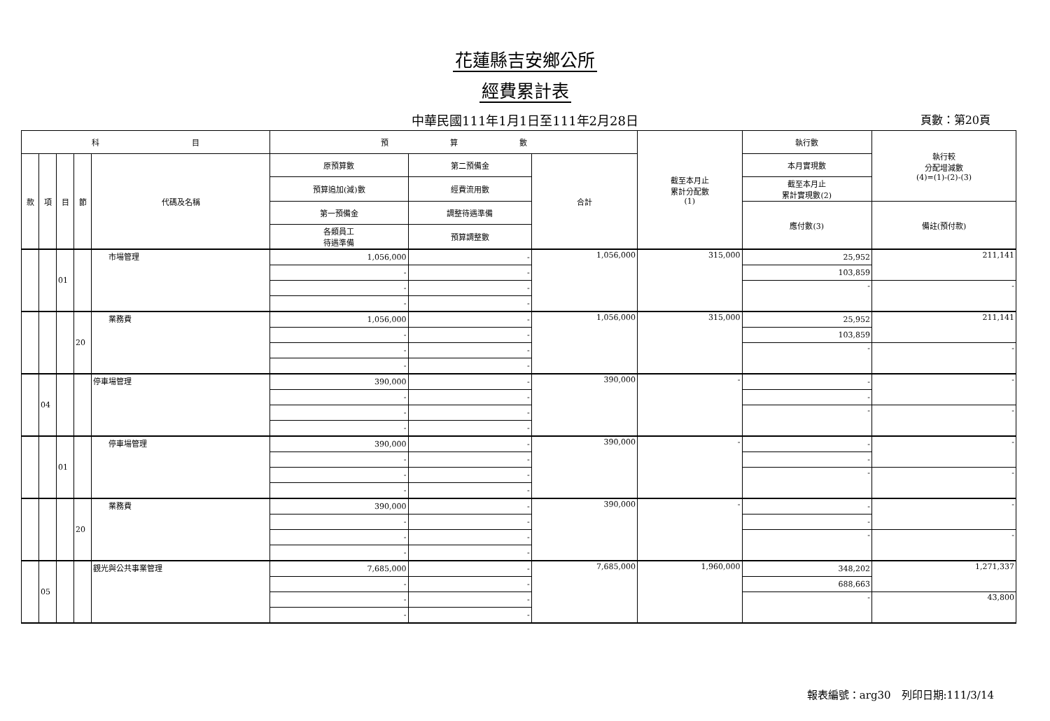花蓮縣吉安鄉公所
經費累計表
中華民國111年1月1日至111年2月28日 頁數：第20頁
| 科 目 | | | | | 預 算 數 | | | 截至本月止 累計分配數 (1) | 執行數 | 執行較 分配增減數 (4)=(1)-(2)-(3) |
| --- | --- | --- | --- | --- | --- | --- | --- | --- | --- | --- |
| 款 | 項 | 目 | 節 | 代碼及名稱 | 原預算數 | 第二預備金 | 合計 | | 本月實現數 | |
| | | | | | 預算追加(減)數 | 經費流用數 | | | 截至本月止 累計實現數(2) | |
| | | | | | 第一預備金 | 調整待遇準備 | | | 應付數(3) | 備註(預付款) |
| | | | | | 各類員工 待遇準備 | 預算調整數 | | | | |
| | | 01 | | 市場管理 | 1,056,000 | - | 1,056,000 | 315,000 | 25,952 | 211,141 |
| | | | | | - | - | | | 103,859 | |
| | | | | | - | - | | | - | - |
| | | | | | - | - | | | | |
| | | | 20 | 業務費 | 1,056,000 | - | 1,056,000 | 315,000 | 25,952 | 211,141 |
| | | | | | - | - | | | 103,859 | |
| | | | | | - | - | | | - | - |
| | | | | | - | - | | | | |
| | 04 | | | 停車場管理 | 390,000 | - | 390,000 | - | - | - |
| | | | | | - | - | | | - | |
| | | | | | - | - | | | - | - |
| | | | | | - | - | | | | |
| | | 01 | | 停車場管理 | 390,000 | - | 390,000 | - | - | - |
| | | | | | - | - | | | - | |
| | | | | | - | - | | | - | - |
| | | | | | - | - | | | | |
| | | | 20 | 業務費 | 390,000 | - | 390,000 | - | - | - |
| | | | | | - | - | | | - | |
| | | | | | - | - | | | - | - |
| | | | | | - | - | | | | |
| | 05 | | | 觀光與公共事業管理 | 7,685,000 | - | 7,685,000 | 1,960,000 | 348,202 | 1,271,337 |
| | | | | | - | - | | | 688,663 | |
| | | | | | - | - | | | - | 43,800 |
| | | | | | - | - | | | | |
報表編號：arg30　列印日期:111/3/14